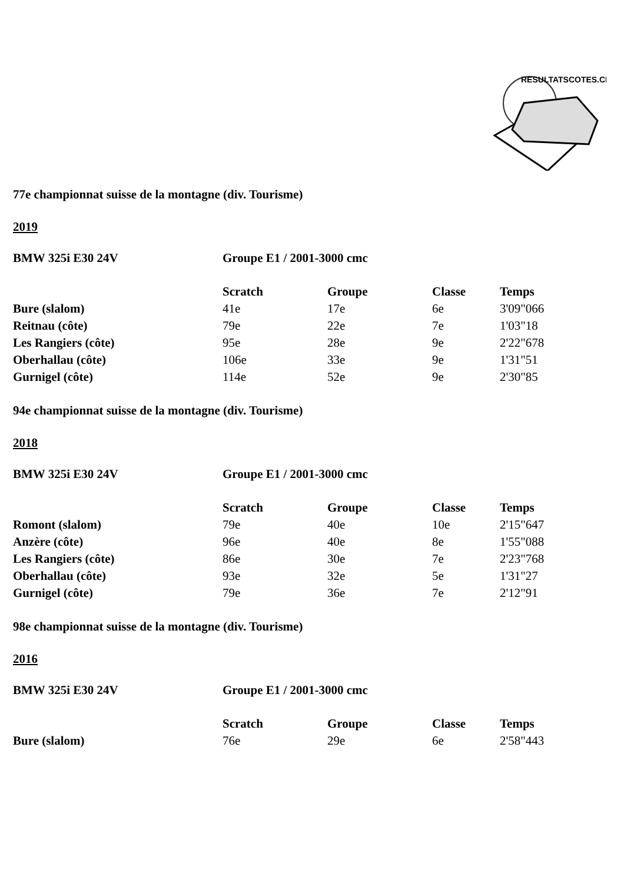RESULTATSCOTES.CH
77e championnat suisse de la montagne (div. Tourisme)
2019
| BMW 325i E30 24V | Groupe E1 / 2001-3000 cmc | | | |
| --- | --- | --- | --- | --- |
| | Scratch | Groupe | Classe | Temps |
| Bure (slalom) | 41e | 17e | 6e | 3'09"066 |
| Reitnau (côte) | 79e | 22e | 7e | 1'03"18 |
| Les Rangiers (côte) | 95e | 28e | 9e | 2'22"678 |
| Oberhallau (côte) | 106e | 33e | 9e | 1'31"51 |
| Gurnigel (côte) | 114e | 52e | 9e | 2'30"85 |
94e championnat suisse de la montagne (div. Tourisme)
2018
| BMW 325i E30 24V | Groupe E1 / 2001-3000 cmc | | | |
| --- | --- | --- | --- | --- |
| | Scratch | Groupe | Classe | Temps |
| Romont (slalom) | 79e | 40e | 10e | 2'15"647 |
| Anzère (côte) | 96e | 40e | 8e | 1'55"088 |
| Les Rangiers (côte) | 86e | 30e | 7e | 2'23"768 |
| Oberhallau (côte) | 93e | 32e | 5e | 1'31"27 |
| Gurnigel (côte) | 79e | 36e | 7e | 2'12"91 |
98e championnat suisse de la montagne (div. Tourisme)
2016
| BMW 325i E30 24V | Groupe E1 / 2001-3000 cmc | | | |
| --- | --- | --- | --- | --- |
| | Scratch | Groupe | Classe | Temps |
| Bure (slalom) | 76e | 29e | 6e | 2'58"443 |